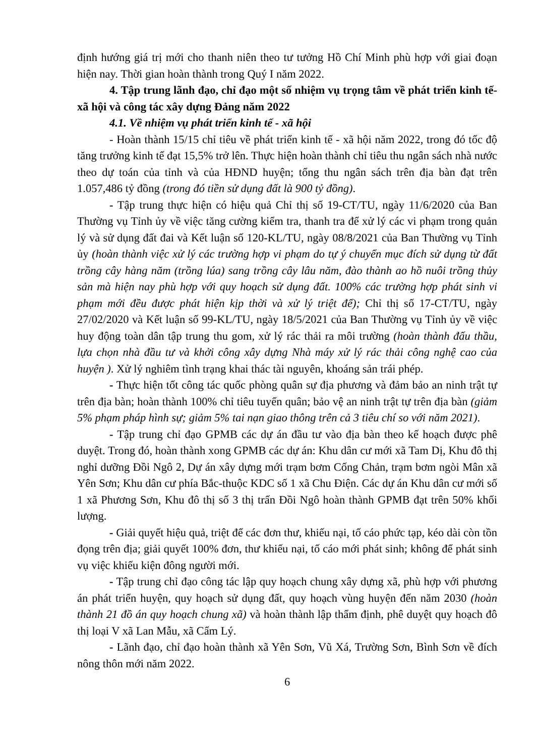định hướng giá trị mới cho thanh niên theo tư tưởng Hồ Chí Minh phù hợp với giai đoạn hiện nay. Thời gian hoàn thành trong Quý I năm 2022.
4. Tập trung lãnh đạo, chỉ đạo một số nhiệm vụ trọng tâm về phát triển kinh tế-xã hội và công tác xây dựng Đảng năm 2022
4.1. Về nhiệm vụ phát triển kinh tế - xã hội
- Hoàn thành 15/15 chỉ tiêu về phát triển kinh tế - xã hội năm 2022, trong đó tốc độ tăng trưởng kinh tế đạt 15,5% trở lên. Thực hiện hoàn thành chỉ tiêu thu ngân sách nhà nước theo dự toán của tỉnh và của HĐND huyện; tổng thu ngân sách trên địa bàn đạt trên 1.057,486 tỷ đồng (trong đó tiền sử dụng đất là 900 tỷ đồng).
- Tập trung thực hiện có hiệu quả Chỉ thị số 19-CT/TU, ngày 11/6/2020 của Ban Thường vụ Tỉnh ủy về việc tăng cường kiểm tra, thanh tra để xử lý các vi phạm trong quản lý và sử dụng đất đai và Kết luận số 120-KL/TU, ngày 08/8/2021 của Ban Thường vụ Tỉnh ủy (hoàn thành việc xử lý các trường hợp vi phạm do tự ý chuyển mục đích sử dụng từ đất trồng cây hàng năm (trồng lúa) sang trồng cây lâu năm, đào thành ao hồ nuôi trồng thủy sản mà hiện nay phù hợp với quy hoạch sử dụng đất. 100% các trường hợp phát sinh vi phạm mới đều được phát hiện kịp thời và xử lý triệt để); Chỉ thị số 17-CT/TU, ngày 27/02/2020 và Kết luận số 99-KL/TU, ngày 18/5/2021 của Ban Thường vụ Tỉnh ủy về việc huy động toàn dân tập trung thu gom, xử lý rác thải ra môi trường (hoàn thành đấu thầu, lựa chọn nhà đầu tư và khởi công xây dựng Nhà máy xử lý rác thải công nghệ cao của huyện ). Xử lý nghiêm tình trạng khai thác tài nguyên, khoáng sản trái phép.
- Thực hiện tốt công tác quốc phòng quân sự địa phương và đảm bảo an ninh trật tự trên địa bàn; hoàn thành 100% chỉ tiêu tuyển quân; bảo vệ an ninh trật tự trên địa bàn (giảm 5% phạm pháp hình sự; giảm 5% tai nạn giao thông trên cả 3 tiêu chí so với năm 2021).
- Tập trung chỉ đạo GPMB các dự án đầu tư vào địa bàn theo kế hoạch được phê duyệt. Trong đó, hoàn thành xong GPMB các dự án: Khu dân cư mới xã Tam Dị, Khu đô thị nghỉ dưỡng Đồi Ngô 2, Dự án xây dựng mới trạm bơm Cống Chản, trạm bơm ngòi Mân xã Yên Sơn; Khu dân cư phía Bắc-thuộc KDC số 1 xã Chu Điện. Các dự án Khu dân cư mới số 1 xã Phương Sơn, Khu đô thị số 3 thị trấn Đồi Ngô hoàn thành GPMB đạt trên 50% khối lượng.
- Giải quyết hiệu quả, triệt để các đơn thư, khiếu nại, tố cáo phức tạp, kéo dài còn tồn đọng trên địa; giải quyết 100% đơn, thư khiếu nại, tố cáo mới phát sinh; không để phát sinh vụ việc khiếu kiện đông người mới.
- Tập trung chỉ đạo công tác lập quy hoạch chung xây dựng xã, phù hợp với phương án phát triển huyện, quy hoạch sử dụng đất, quy hoạch vùng huyện đến năm 2030 (hoàn thành 21 đồ án quy hoạch chung xã) và hoàn thành lập thẩm định, phê duyệt quy hoạch đô thị loại V xã Lan Mẫu, xã Cẩm Lý.
- Lãnh đạo, chỉ đạo hoàn thành xã Yên Sơn, Vũ Xá, Trường Sơn, Bình Sơn về đích nông thôn mới năm 2022.
6